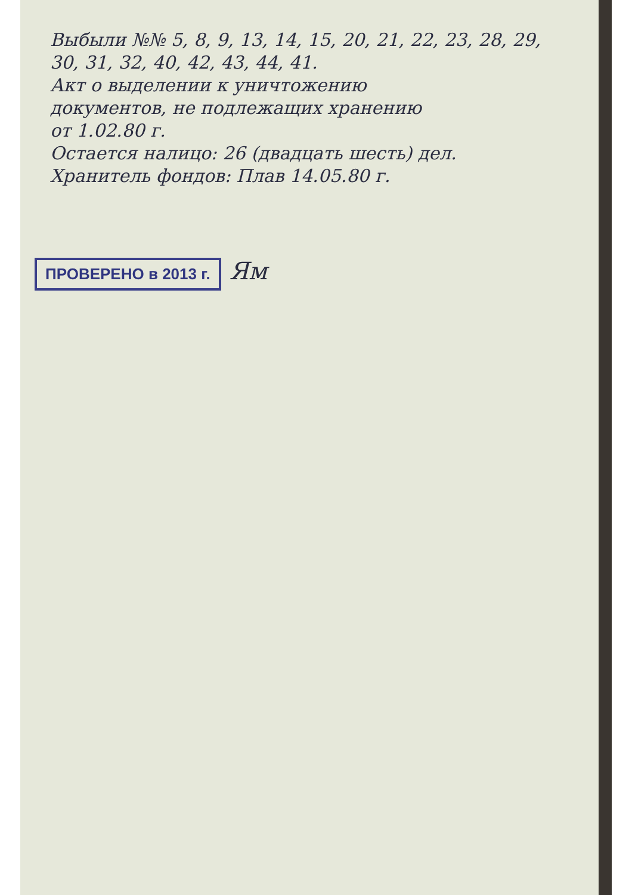Выбыли №№ 5, 8, 9, 13, 14, 15, 20, 21, 22, 23, 28, 29,
30, 31, 32, 40, 42, 43, 44, 41.
Акт о выделении к уничтожению
документов, не подлежащих хранению
от 1.02.80 г.
Остается налицо: 26 (двадцать шесть) дел.
Хранитель фондов: Плав 14.05.80 г.
ПРОВЕРЕНО в 2013 г. Ям